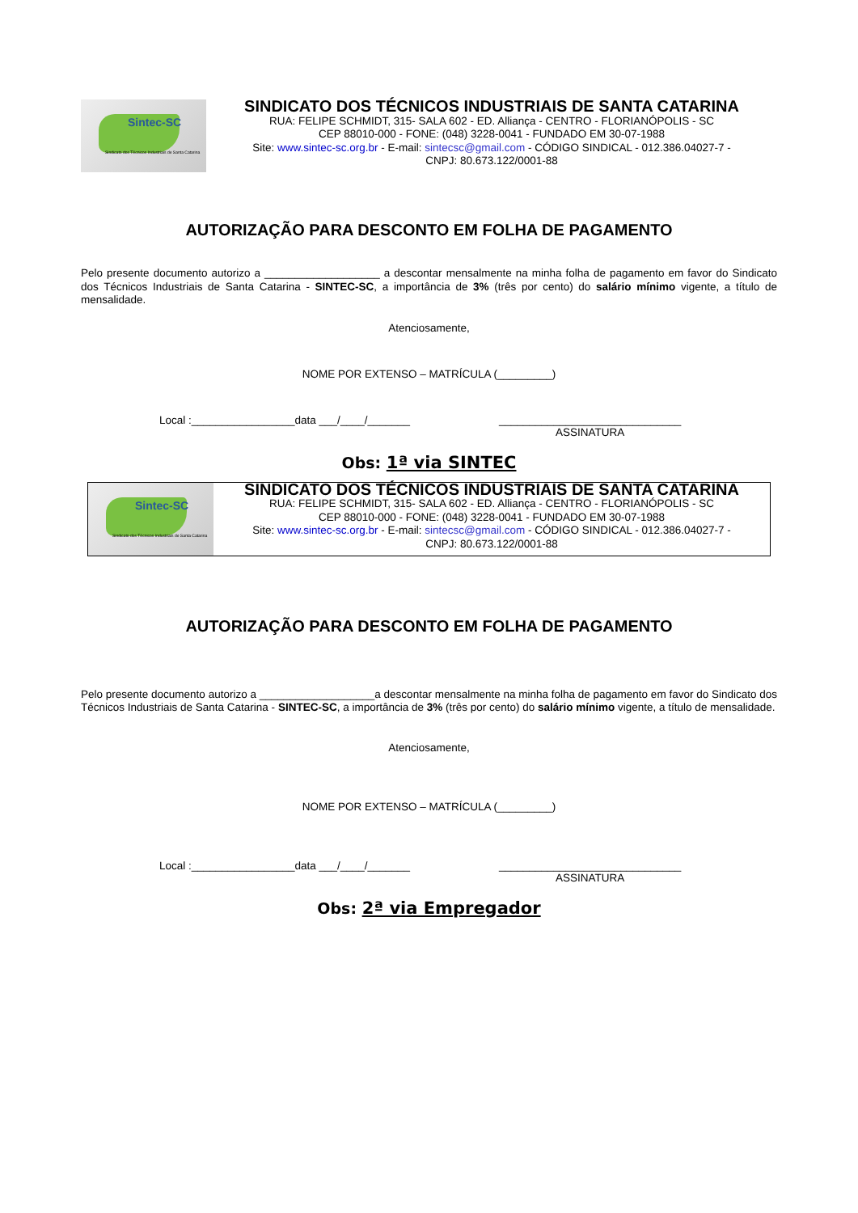Sintec-SC
Sindicato dos Técnicos Industriais de Santa Catarina
SINDICATO DOS TÉCNICOS INDUSTRIAIS DE SANTA CATARINA
RUA: FELIPE SCHMIDT, 315- SALA 602 - ED. Alliança - CENTRO - FLORIANÓPOLIS - SC
CEP 88010-000 - FONE: (048) 3228-0041 - FUNDADO EM 30-07-1988
Site: www.sintec-sc.org.br - E-mail: sintecsc@gmail.com - CÓDIGO SINDICAL - 012.386.04027-7 -
CNPJ: 80.673.122/0001-88
AUTORIZAÇÃO PARA DESCONTO EM FOLHA DE PAGAMENTO
Pelo presente documento autorizo a ___________________ a descontar mensalmente na minha folha de pagamento em favor do Sindicato dos Técnicos Industriais de Santa Catarina - SINTEC-SC, a importância de 3% (três por cento) do salário mínimo vigente, a título de mensalidade.
Atenciosamente,
NOME POR EXTENSO – MATRÍCULA (_________)
Local :_________________data ___/____/_______ ______________________________
ASSINATURA
Obs: 1ª via SINTEC
Sintec-SC
Sindicato dos Técnicos Industriais de Santa Catarina
SINDICATO DOS TÉCNICOS INDUSTRIAIS DE SANTA CATARINA
RUA: FELIPE SCHMIDT, 315- SALA 602 - ED. Alliança - CENTRO - FLORIANÓPOLIS - SC
CEP 88010-000 - FONE: (048) 3228-0041 - FUNDADO EM 30-07-1988
Site: www.sintec-sc.org.br - E-mail: sintecsc@gmail.com - CÓDIGO SINDICAL - 012.386.04027-7 -
CNPJ: 80.673.122/0001-88
AUTORIZAÇÃO PARA DESCONTO EM FOLHA DE PAGAMENTO
Pelo presente documento autorizo a ___________________a descontar mensalmente na minha folha de pagamento em favor do Sindicato dos Técnicos Industriais de Santa Catarina - SINTEC-SC, a importância de 3% (três por cento) do salário mínimo vigente, a título de mensalidade.
Atenciosamente,
NOME POR EXTENSO – MATRÍCULA (_________)
Local :_________________data ___/____/_______ ______________________________
ASSINATURA
Obs: 2ª via Empregador